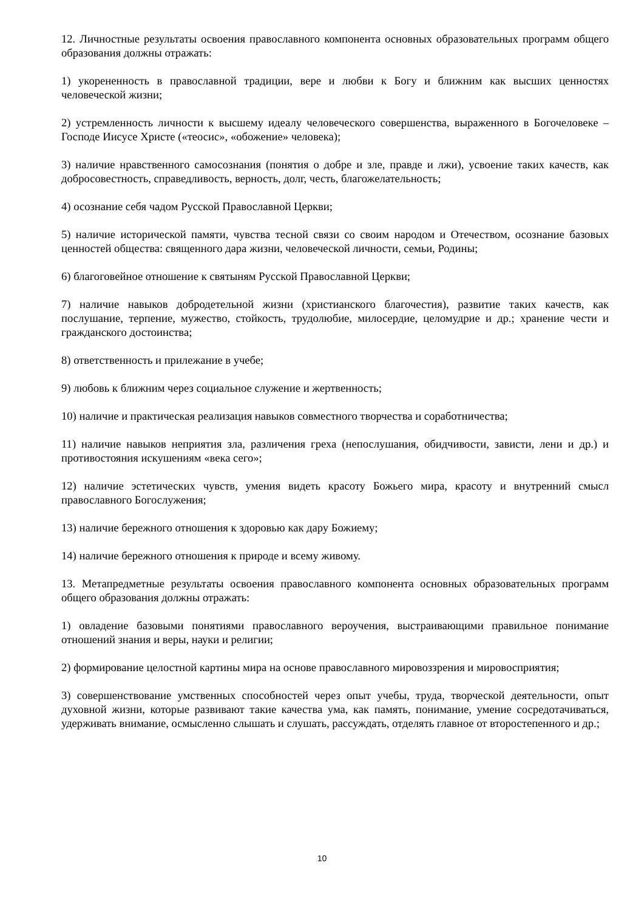12. Личностные результаты освоения православного компонента основных образовательных программ общего образования должны отражать:
1) укорененность в православной традиции, вере и любви к Богу и ближним как высших ценностях человеческой жизни;
2) устремленность личности к высшему идеалу человеческого совершенства, выраженного в Богочеловеке – Господе Иисусе Христе («теосис», «обожение» человека);
3) наличие нравственного самосознания (понятия о добре и зле, правде и лжи), усвоение таких качеств, как добросовестность, справедливость, верность, долг, честь, благожелательность;
4) осознание себя чадом Русской Православной Церкви;
5) наличие исторической памяти, чувства тесной связи со своим народом и Отечеством, осознание базовых ценностей общества: священного дара жизни, человеческой личности, семьи, Родины;
6) благоговейное отношение к святыням Русской Православной Церкви;
7) наличие навыков добродетельной жизни (христианского благочестия), развитие таких качеств, как послушание, терпение, мужество, стойкость, трудолюбие, милосердие, целомудрие и др.; хранение чести и гражданского достоинства;
8) ответственность и прилежание в учебе;
9) любовь к ближним через социальное служение и жертвенность;
10) наличие и практическая реализация навыков совместного творчества и соработничества;
11) наличие навыков неприятия зла, различения греха (непослушания, обидчивости, зависти, лени и др.) и противостояния искушениям «века сего»;
12) наличие эстетических чувств, умения видеть красоту Божьего мира, красоту и внутренний смысл православного Богослужения;
13) наличие бережного отношения к здоровью как дару Божиему;
14) наличие бережного отношения к природе и всему живому.
13. Метапредметные результаты освоения православного компонента основных образовательных программ общего образования должны отражать:
1) овладение базовыми понятиями православного вероучения, выстраивающими правильное понимание отношений знания и веры, науки и религии;
2) формирование целостной картины мира на основе православного мировоззрения и мировосприятия;
3) совершенствование умственных способностей через опыт учебы, труда, творческой деятельности, опыт духовной жизни, которые развивают такие качества ума, как память, понимание, умение сосредотачиваться, удерживать внимание, осмысленно слышать и слушать, рассуждать, отделять главное от второстепенного и др.;
10